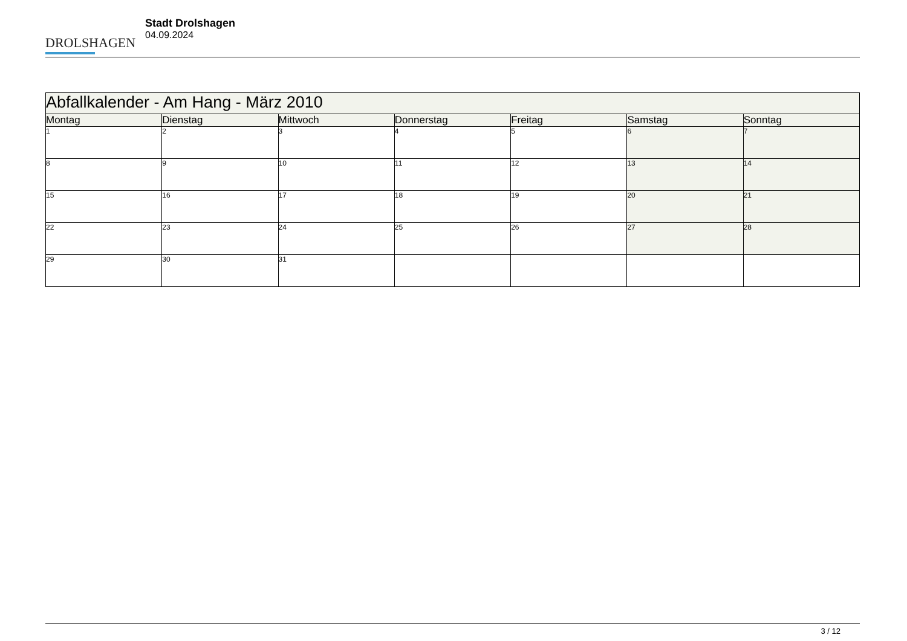DROLSHAGEN
Stadt Drolshagen
04.09.2024
| Abfallkalender - Am Hang - März 2010 | | | | | | |
| --- | --- | --- | --- | --- | --- | --- |
| Montag | Dienstag | Mittwoch | Donnerstag | Freitag | Samstag | Sonntag |
| 1 | 2 | 3 | 4 | 5 | 6 | 7 |
| 8 | 9 | 10 | 11 | 12 | 13 | 14 |
| 15 | 16 | 17 | 18 | 19 | 20 | 21 |
| 22 | 23 | 24 | 25 | 26 | 27 | 28 |
| 29 | 30 | 31 | | | | |
3 / 12